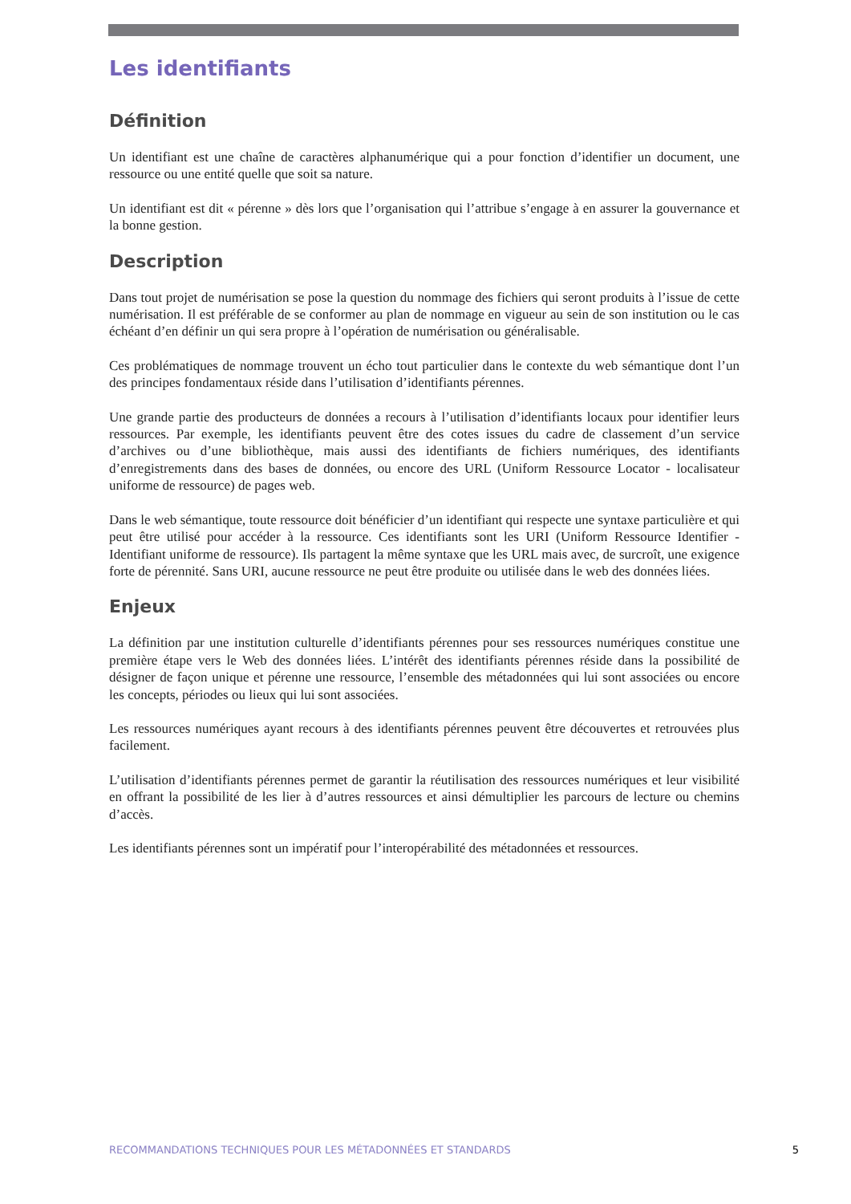Les identifiants
Définition
Un identifiant est une chaîne de caractères alphanumérique qui a pour fonction d’identifier un document, une ressource ou une entité quelle que soit sa nature.
Un identifiant est dit « pérenne » dès lors que l’organisation qui l’attribue s’engage à en assurer la gouvernance et la bonne gestion.
Description
Dans tout projet de numérisation se pose la question du nommage des fichiers qui seront produits à l’issue de cette numérisation. Il est préférable de se conformer au plan de nommage en vigueur au sein de son institution ou le cas échéant d’en définir un qui sera propre à l’opération de numérisation ou généralisable.
Ces problématiques de nommage trouvent un écho tout particulier dans le contexte du web sémantique dont l’un des principes fondamentaux réside dans l’utilisation d’identifiants pérennes.
Une grande partie des producteurs de données a recours à l’utilisation d’identifiants locaux pour identifier leurs ressources. Par exemple, les identifiants peuvent être des cotes issues du cadre de classement d’un service d’archives ou d’une bibliothèque, mais aussi des identifiants de fichiers numériques, des identifiants d’enregistrements dans des bases de données, ou encore des URL (Uniform Ressource Locator - localisateur uniforme de ressource) de pages web.
Dans le web sémantique, toute ressource doit bénéficier d’un identifiant qui respecte une syntaxe particulière et qui peut être utilisé pour accéder à la ressource. Ces identifiants sont les URI (Uniform Ressource Identifier - Identifiant uniforme de ressource). Ils partagent la même syntaxe que les URL mais avec, de surcroît, une exigence forte de pérennité. Sans URI, aucune ressource ne peut être produite ou utilisée dans le web des données liées.
Enjeux
La définition par une institution culturelle d’identifiants pérennes pour ses ressources numériques constitue une première étape vers le Web des données liées. L’intérêt des identifiants pérennes réside dans la possibilité de désigner de façon unique et pérenne une ressource, l’ensemble des métadonnées qui lui sont associées ou encore les concepts, périodes ou lieux qui lui sont associées.
Les ressources numériques ayant recours à des identifiants pérennes peuvent être découvertes et retrouvées plus facilement.
L’utilisation d’identifiants pérennes permet de garantir la réutilisation des ressources numériques et leur visibilité en offrant la possibilité de les lier à d’autres ressources et ainsi démultiplier les parcours de lecture ou chemins d’accès.
Les identifiants pérennes sont un impératif pour l’interopérabilité des métadonnées et ressources.
RECOMMANDATIONS TECHNIQUES POUR LES MÉTADONNÉES ET STANDARDS 5